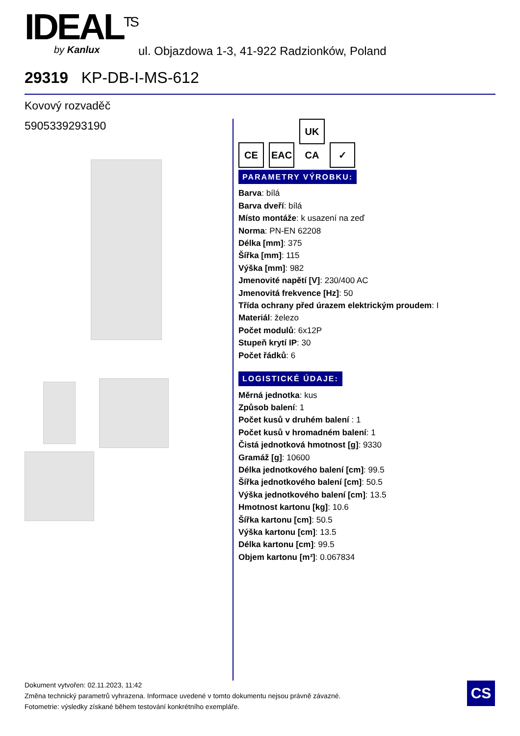IDEAL<sup>TS</sup>
by Kanlux
ul. Objazdowa 1-3, 41-922 Radzionków, Poland
29319 KP-DB-I-MS-612
Kovový rozvaděč
5905339293190
CE EAC UK CA ✓
PARAMETRY VÝROBKU:
Barva: bílá
Barva dveří: bílá
Místo montáže: k usazení na zeď
Norma: PN-EN 62208
Délka [mm]: 375
Šířka [mm]: 115
Výška [mm]: 982
Jmenovité napětí [V]: 230/400 AC
Jmenovitá frekvence [Hz]: 50
Třída ochrany před úrazem elektrickým proudem: I
Materiál: železo
Počet modulů: 6x12P
Stupeň krytí IP: 30
Počet řádků: 6
LOGISTICKÉ ÚDAJE:
Měrná jednotka: kus
Způsob balení: 1
Počet kusů v druhém balení : 1
Počet kusů v hromadném balení: 1
Čistá jednotková hmotnost [g]: 9330
Gramáž [g]: 10600
Délka jednotkového balení [cm]: 99.5
Šířka jednotkového balení [cm]: 50.5
Výška jednotkového balení [cm]: 13.5
Hmotnost kartonu [kg]: 10.6
Šířka kartonu [cm]: 50.5
Výška kartonu [cm]: 13.5
Délka kartonu [cm]: 99.5
Objem kartonu [m³]: 0.067834
Dokument vytvořen: 02.11.2023, 11:42
Změna technický parametrů vyhrazena. Informace uvedené v tomto dokumentu nejsou právně závazné.
Fotometrie: výsledky získané během testování konkrétního exempláře.
CS